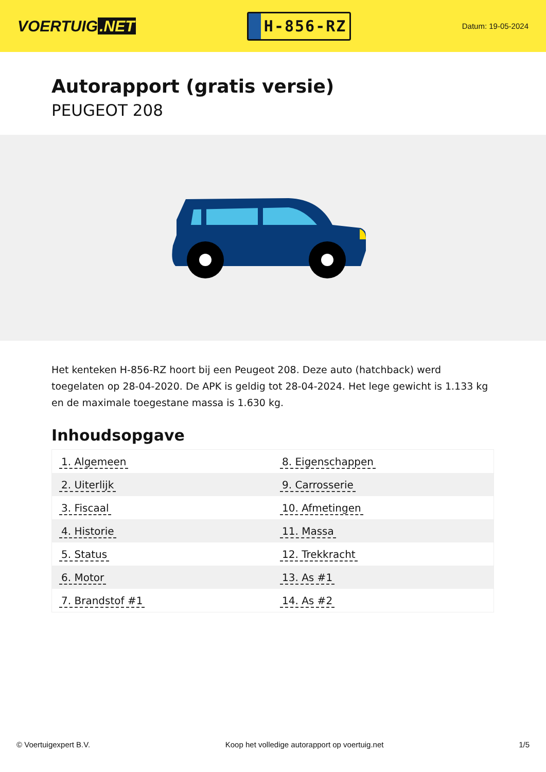VOERTUIG.NET
H-856-RZ
Datum: 19-05-2024
Autorapport (gratis versie)
PEUGEOT 208
Het kenteken H-856-RZ hoort bij een Peugeot 208. Deze auto (hatchback) werd toegelaten op 28-04-2020. De APK is geldig tot 28-04-2024. Het lege gewicht is 1.133 kg en de maximale toegestane massa is 1.630 kg.
Inhoudsopgave
| 1. Algemeen | 8. Eigenschappen |
| 2. Uiterlijk | 9. Carrosserie |
| 3. Fiscaal | 10. Afmetingen |
| 4. Historie | 11. Massa |
| 5. Status | 12. Trekkracht |
| 6. Motor | 13. As #1 |
| 7. Brandstof #1 | 14. As #2 |
© Voertuigexpert B.V. Koop het volledige autorapport op voertuig.net 1/5